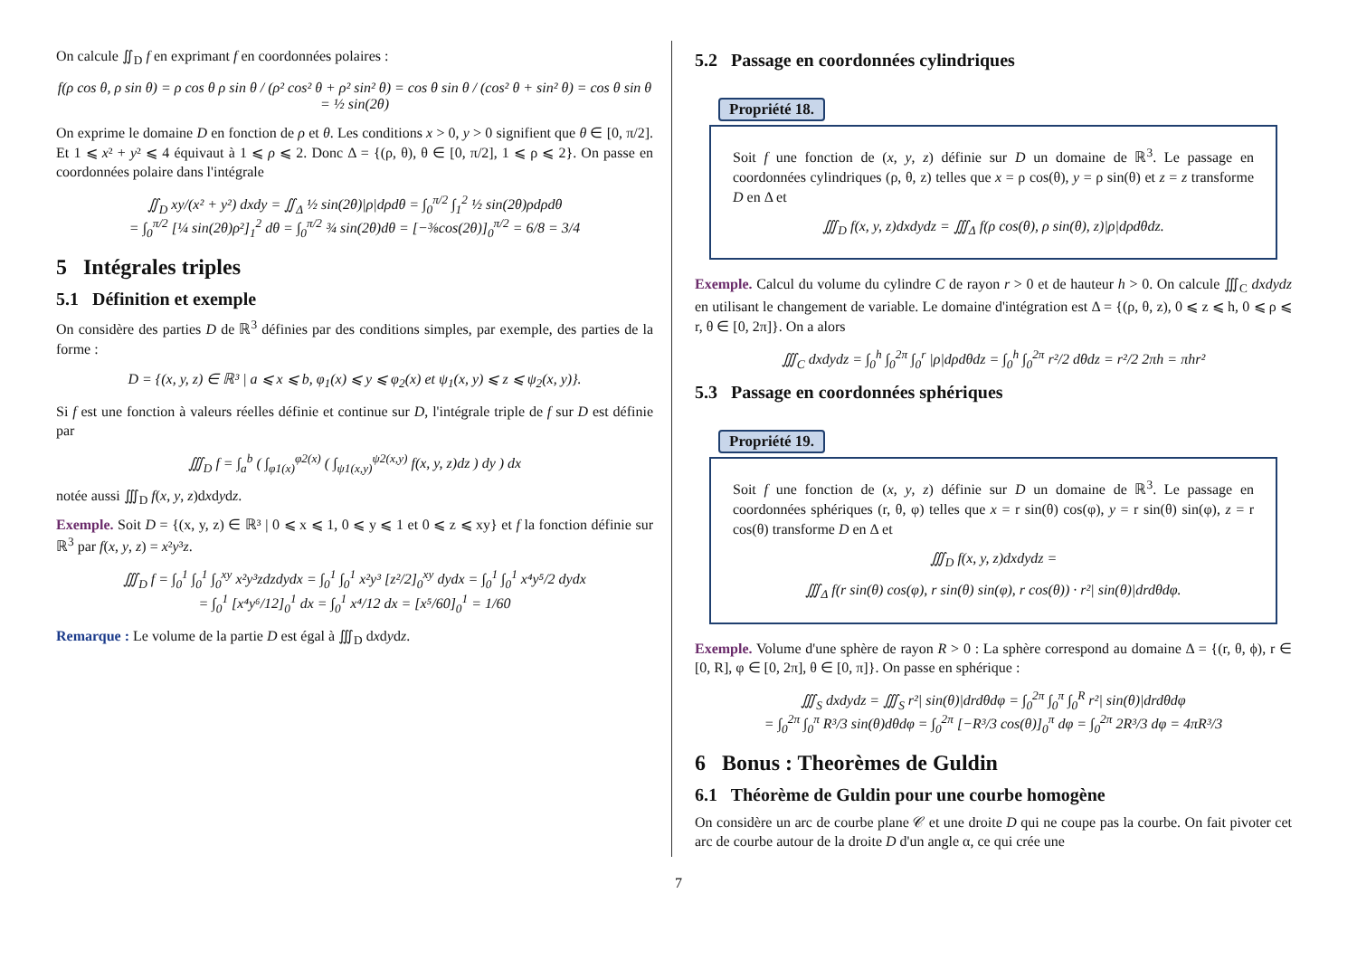On calcule ∬<sub>D</sub> f en exprimant f en coordonnées polaires :
f(ρ cos θ, ρ sin θ) = ρ cos θ ρ sin θ / (ρ² cos² θ + ρ² sin² θ) = cos θ sin θ / (cos² θ + sin² θ) = cos θ sin θ = ½ sin(2θ)
On exprime le domaine D en fonction de ρ et θ. Les conditions x > 0, y > 0 signifient que θ ∈ [0, π/2]. Et 1 ⩽ x² + y² ⩽ 4 équivaut à 1 ⩽ ρ ⩽ 2. Donc Δ = {(ρ, θ), θ ∈ [0, π/2], 1 ⩽ ρ ⩽ 2}. On passe en coordonnées polaire dans l'intégrale
∬<sub>D</sub> xy/(x² + y²) dxdy = ∬<sub>Δ</sub> ½ sin(2θ)|ρ|dρdθ = ∫<sub>0</sub><sup>π/2</sup> ∫<sub>1</sub><sup>2</sup> ½ sin(2θ)ρdρdθ
= ∫<sub>0</sub><sup>π/2</sup> [¼ sin(2θ)ρ²]<sub>1</sub><sup>2</sup> dθ = ∫<sub>0</sub><sup>π/2</sup> ¾ sin(2θ)dθ = [−⅜cos(2θ)]<sub>0</sub><sup>π/2</sup> = 6/8 = 3/4
5 Intégrales triples
5.1 Définition et exemple
On considère des parties D de ℝ<sup>3</sup> définies par des conditions simples, par exemple, des parties de la forme :
D = {(x, y, z) ∈ ℝ³ | a ⩽ x ⩽ b, φ<sub>1</sub>(x) ⩽ y ⩽ φ<sub>2</sub>(x) et ψ<sub>1</sub>(x, y) ⩽ z ⩽ ψ<sub>2</sub>(x, y)}.
Si f est une fonction à valeurs réelles définie et continue sur D, l'intégrale triple de f sur D est définie par
∭<sub>D</sub> f = ∫<sub>a</sub><sup>b</sup> ( ∫<sub>φ1(x)</sub><sup>φ2(x)</sup> ( ∫<sub>ψ1(x,y)</sub><sup>ψ2(x,y)</sup> f(x, y, z)dz ) dy ) dx
notée aussi ∭<sub>D</sub> f(x, y, z)dxdydz.
Exemple. Soit D = {(x, y, z) ∈ ℝ³ | 0 ⩽ x ⩽ 1, 0 ⩽ y ⩽ 1 et 0 ⩽ z ⩽ xy} et f la fonction définie sur ℝ<sup>3</sup> par f(x, y, z) = x²y³z.
∭<sub>D</sub> f = ∫<sub>0</sub><sup>1</sup> ∫<sub>0</sub><sup>1</sup> ∫<sub>0</sub><sup>xy</sup> x²y³zdzdydx = ∫<sub>0</sub><sup>1</sup> ∫<sub>0</sub><sup>1</sup> x²y³ [z²/2]<sub>0</sub><sup>xy</sup> dydx = ∫<sub>0</sub><sup>1</sup> ∫<sub>0</sub><sup>1</sup> x⁴y⁵/2 dydx
= ∫<sub>0</sub><sup>1</sup> [x⁴y⁶/12]<sub>0</sub><sup>1</sup> dx = ∫<sub>0</sub><sup>1</sup> x⁴/12 dx = [x⁵/60]<sub>0</sub><sup>1</sup> = 1/60
Remarque : Le volume de la partie D est égal à ∭<sub>D</sub> dxdydz.
5.2 Passage en coordonnées cylindriques
Propriété 18.
Soit f une fonction de (x, y, z) définie sur D un domaine de ℝ<sup>3</sup>. Le passage en coordonnées cylindriques (ρ, θ, z) telles que x = ρ cos(θ), y = ρ sin(θ) et z = z transforme D en Δ et
∭<sub>D</sub> f(x, y, z)dxdydz = ∭<sub>Δ</sub> f(ρ cos(θ), ρ sin(θ), z)|ρ|dρdθdz.
Exemple. Calcul du volume du cylindre C de rayon r > 0 et de hauteur h > 0. On calcule ∭<sub>C</sub> dxdydz en utilisant le changement de variable. Le domaine d'intégration est Δ = {(ρ, θ, z), 0 ⩽ z ⩽ h, 0 ⩽ ρ ⩽ r, θ ∈ [0, 2π]}. On a alors
∭<sub>C</sub> dxdydz = ∫<sub>0</sub><sup>h</sup> ∫<sub>0</sub><sup>2π</sup> ∫<sub>0</sub><sup>r</sup> |ρ|dρdθdz = ∫<sub>0</sub><sup>h</sup> ∫<sub>0</sub><sup>2π</sup> r²/2 dθdz = r²/2 2πh = πhr²
5.3 Passage en coordonnées sphériques
Propriété 19.
Soit f une fonction de (x, y, z) définie sur D un domaine de ℝ<sup>3</sup>. Le passage en coordonnées sphériques (r, θ, φ) telles que x = r sin(θ) cos(φ), y = r sin(θ) sin(φ), z = r cos(θ) transforme D en Δ et
∭<sub>D</sub> f(x, y, z)dxdydz =
∭<sub>Δ</sub> f(r sin(θ) cos(φ), r sin(θ) sin(φ), r cos(θ)) · r²| sin(θ)|drdθdφ.
Exemple. Volume d'une sphère de rayon R > 0 : La sphère correspond au domaine Δ = {(r, θ, ϕ), r ∈ [0, R], φ ∈ [0, 2π], θ ∈ [0, π]}. On passe en sphérique :
∭<sub>S</sub> dxdydz = ∭<sub>S</sub> r²| sin(θ)|drdθdφ = ∫<sub>0</sub><sup>2π</sup> ∫<sub>0</sub><sup>π</sup> ∫<sub>0</sub><sup>R</sup> r²| sin(θ)|drdθdφ
= ∫<sub>0</sub><sup>2π</sup> ∫<sub>0</sub><sup>π</sup> R³/3 sin(θ)dθdφ = ∫<sub>0</sub><sup>2π</sup> [−R³/3 cos(θ)]<sub>0</sub><sup>π</sup> dφ = ∫<sub>0</sub><sup>2π</sup> 2R³/3 dφ = 4πR³/3
6 Bonus : Theorèmes de Guldin
6.1 Théorème de Guldin pour une courbe homogène
On considère un arc de courbe plane 𝒞 et une droite D qui ne coupe pas la courbe. On fait pivoter cet arc de courbe autour de la droite D d'un angle α, ce qui crée une
7